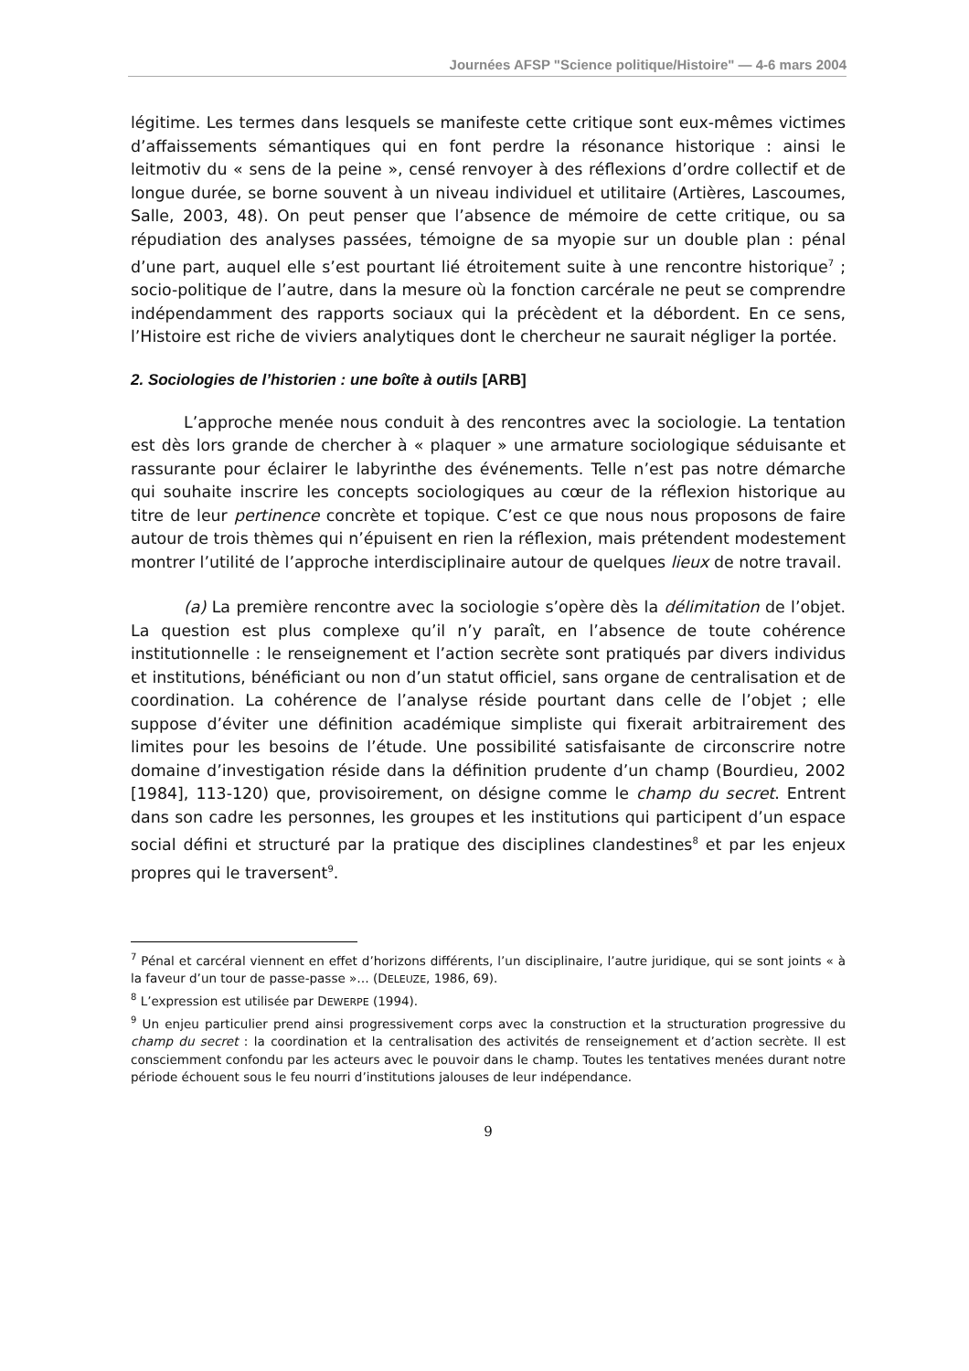Journées AFSP "Science politique/Histoire" — 4-6 mars 2004
légitime. Les termes dans lesquels se manifeste cette critique sont eux-mêmes victimes d’affaissements sémantiques qui en font perdre la résonance historique : ainsi le leitmotiv du « sens de la peine », censé renvoyer à des réflexions d’ordre collectif et de longue durée, se borne souvent à un niveau individuel et utilitaire (Artières, Lascoumes, Salle, 2003, 48). On peut penser que l’absence de mémoire de cette critique, ou sa répudiation des analyses passées, témoigne de sa myopie sur un double plan : pénal d’une part, auquel elle s’est pourtant lié étroitement suite à une rencontre historique<sup>7</sup> ; socio-politique de l’autre, dans la mesure où la fonction carcérale ne peut se comprendre indépendamment des rapports sociaux qui la précèdent et la débordent. En ce sens, l’Histoire est riche de viviers analytiques dont le chercheur ne saurait négliger la portée.
2. Sociologies de l’historien : une boîte à outils [ARB]
L’approche menée nous conduit à des rencontres avec la sociologie. La tentation est dès lors grande de chercher à « plaquer » une armature sociologique séduisante et rassurante pour éclairer le labyrinthe des événements. Telle n’est pas notre démarche qui souhaite inscrire les concepts sociologiques au cœur de la réflexion historique au titre de leur pertinence concrète et topique. C’est ce que nous nous proposons de faire autour de trois thèmes qui n’épuisent en rien la réflexion, mais prétendent modestement montrer l’utilité de l’approche interdisciplinaire autour de quelques lieux de notre travail.
(a) La première rencontre avec la sociologie s’opère dès la délimitation de l’objet. La question est plus complexe qu’il n’y paraît, en l’absence de toute cohérence institutionnelle : le renseignement et l’action secrète sont pratiqués par divers individus et institutions, bénéficiant ou non d’un statut officiel, sans organe de centralisation et de coordination. La cohérence de l’analyse réside pourtant dans celle de l’objet ; elle suppose d’éviter une définition académique simpliste qui fixerait arbitrairement des limites pour les besoins de l’étude. Une possibilité satisfaisante de circonscrire notre domaine d’investigation réside dans la définition prudente d’un champ (Bourdieu, 2002 [1984], 113-120) que, provisoirement, on désigne comme le champ du secret. Entrent dans son cadre les personnes, les groupes et les institutions qui participent d’un espace social défini et structuré par la pratique des disciplines clandestines<sup>8</sup> et par les enjeux propres qui le traversent<sup>9</sup>.
<sup>7</sup> Pénal et carcéral viennent en effet d’horizons différents, l’un disciplinaire, l’autre juridique, qui se sont joints « à la faveur d’un tour de passe-passe »… (DELEUZE, 1986, 69).
<sup>8</sup> L’expression est utilisée par DEWERPE (1994).
<sup>9</sup> Un enjeu particulier prend ainsi progressivement corps avec la construction et la structuration progressive du champ du secret : la coordination et la centralisation des activités de renseignement et d’action secrète. Il est consciemment confondu par les acteurs avec le pouvoir dans le champ. Toutes les tentatives menées durant notre période échouent sous le feu nourri d’institutions jalouses de leur indépendance.
9